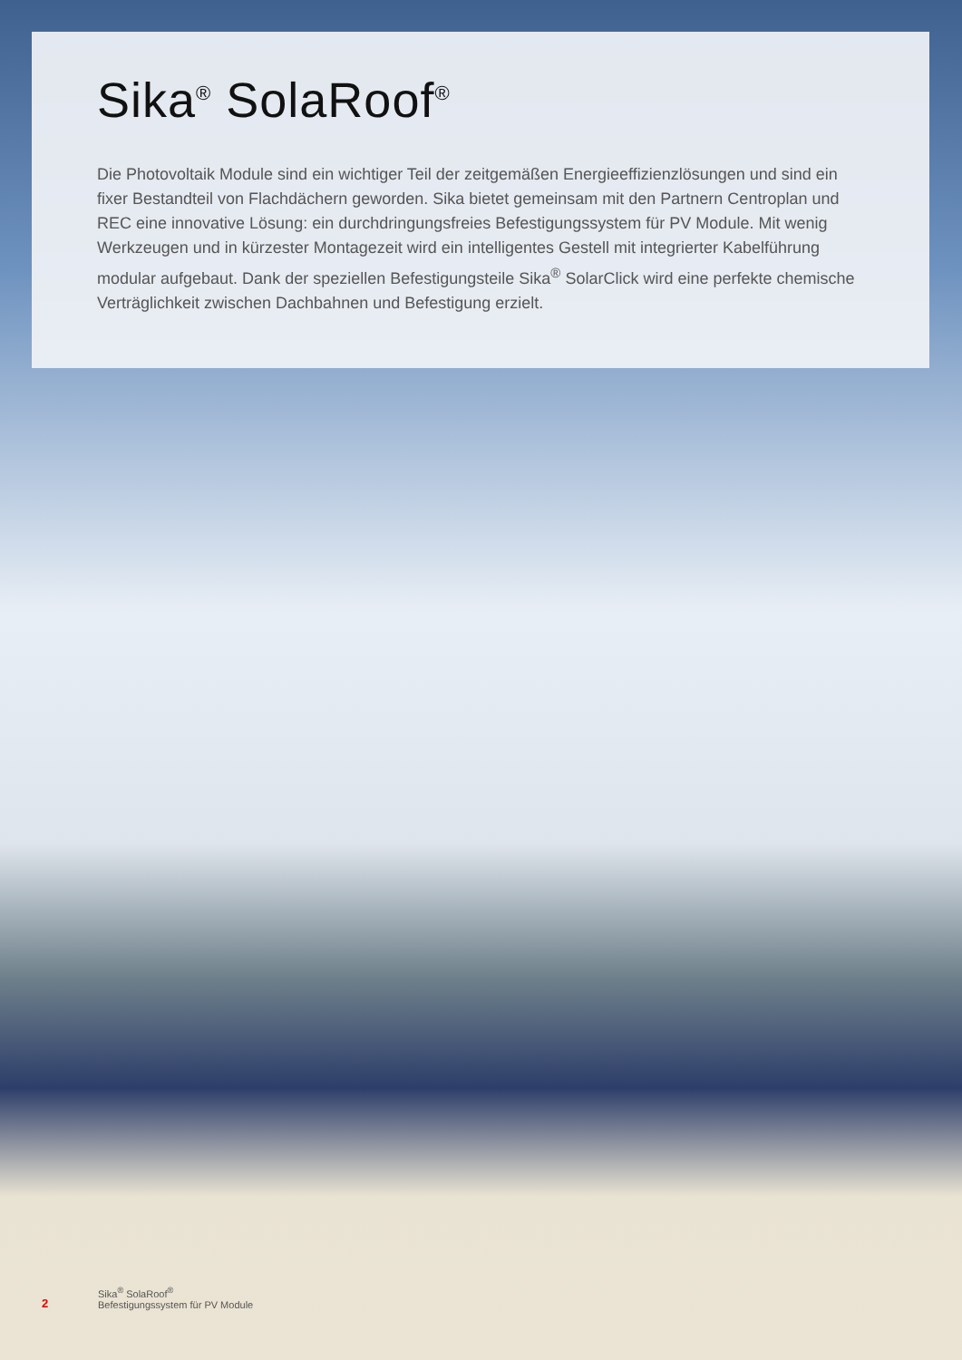Sika<sup>®</sup> SolaRoof<sup>®</sup>
Die Photovoltaik Module sind ein wichtiger Teil der zeitgemäßen Energieeffizienzlösungen und sind ein fixer Bestandteil von Flachdächern geworden. Sika bietet gemeinsam mit den Partnern Centroplan und REC eine innovative Lösung: ein durchdringungsfreies Befestigungssystem für PV Module. Mit wenig Werkzeugen und in kürzester Montagezeit wird ein intelligentes Gestell mit integrierter Kabelführung modular aufgebaut. Dank der speziellen Befestigungsteile Sika<sup>®</sup> SolarClick wird eine perfekte chemische Verträglichkeit zwischen Dachbahnen und Befestigung erzielt.
2
Sika<sup>®</sup> SolaRoof<sup>®</sup>
Befestigungssystem für PV Module